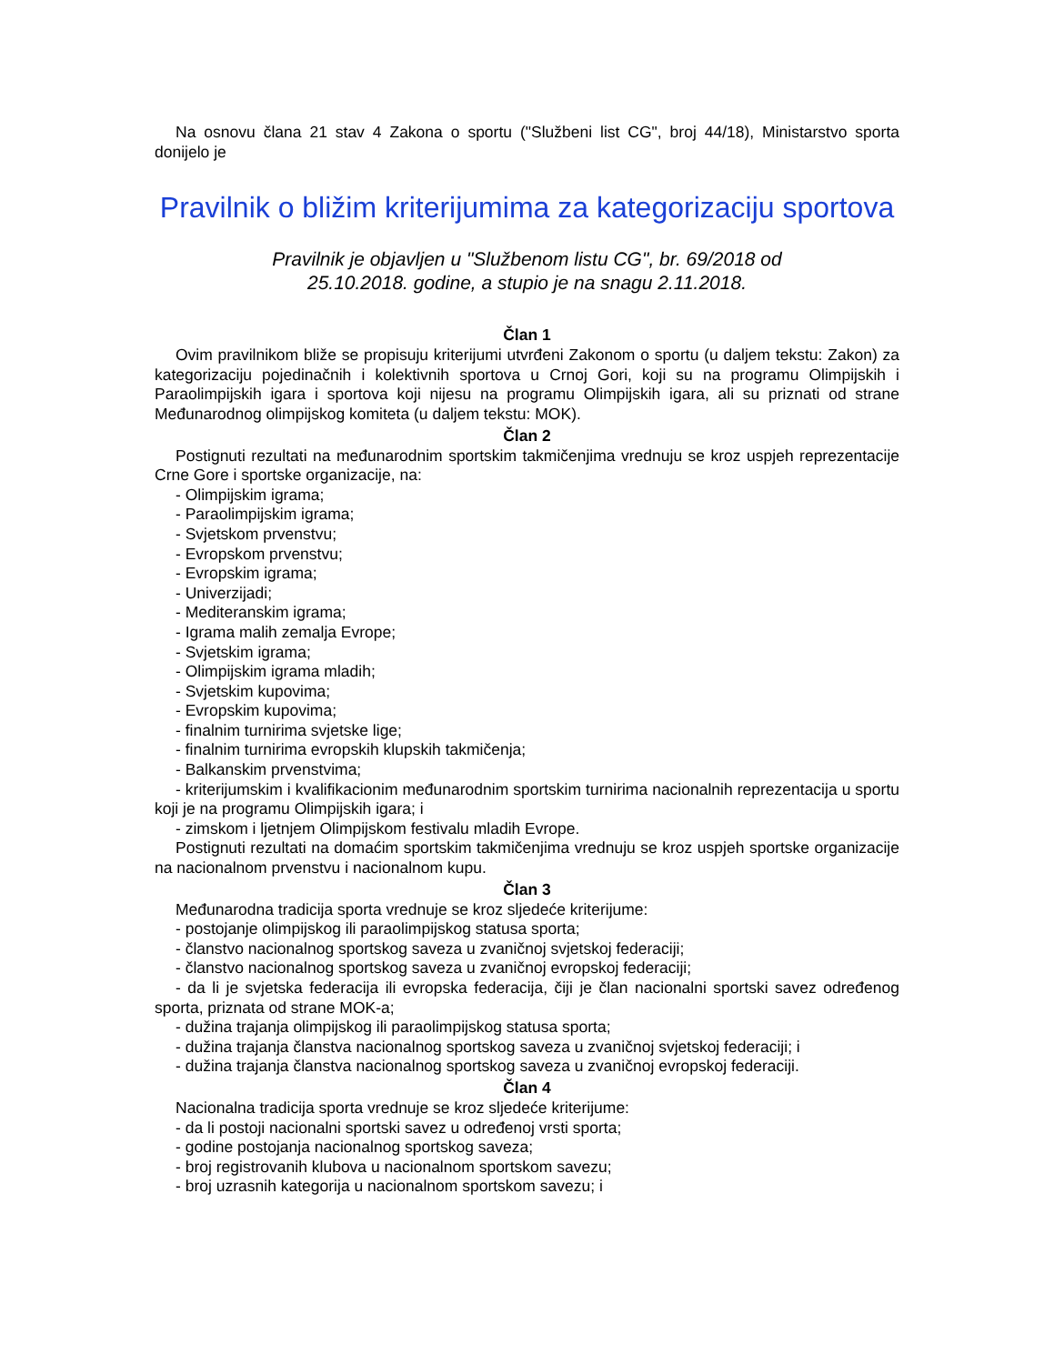Na osnovu člana 21 stav 4 Zakona o sportu ("Službeni list CG", broj 44/18), Ministarstvo sporta donijelo je
Pravilnik o bližim kriterijumima za kategorizaciju sportova
Pravilnik je objavljen u "Službenom listu CG", br. 69/2018 od 25.10.2018. godine, a stupio je na snagu 2.11.2018.
Član 1
Ovim pravilnikom bliže se propisuju kriterijumi utvrđeni Zakonom o sportu (u daljem tekstu: Zakon) za kategorizaciju pojedinačnih i kolektivnih sportova u Crnoj Gori, koji su na programu Olimpijskih i Paraolimpijskih igara i sportova koji nijesu na programu Olimpijskih igara, ali su priznati od strane Međunarodnog olimpijskog komiteta (u daljem tekstu: MOK).
Član 2
Postignuti rezultati na međunarodnim sportskim takmičenjima vrednuju se kroz uspjeh reprezentacije Crne Gore i sportske organizacije, na:
- Olimpijskim igrama;
- Paraolimpijskim igrama;
- Svjetskom prvenstvu;
- Evropskom prvenstvu;
- Evropskim igrama;
- Univerzijadi;
- Mediteranskim igrama;
- Igrama malih zemalja Evrope;
- Svjetskim igrama;
- Olimpijskim igrama mladih;
- Svjetskim kupovima;
- Evropskim kupovima;
- finalnim turnirima svjetske lige;
- finalnim turnirima evropskih klupskih takmičenja;
- Balkanskim prvenstvima;
- kriterijumskim i kvalifikacionim međunarodnim sportskim turnirima nacionalnih reprezentacija u sportu koji je na programu Olimpijskih igara; i
- zimskom i ljetnjem Olimpijskom festivalu mladih Evrope.
Postignuti rezultati na domaćim sportskim takmičenjima vrednuju se kroz uspjeh sportske organizacije na nacionalnom prvenstvu i nacionalnom kupu.
Član 3
Međunarodna tradicija sporta vrednuje se kroz sljedeće kriterijume:
- postojanje olimpijskog ili paraolimpijskog statusa sporta;
- članstvo nacionalnog sportskog saveza u zvaničnoj svjetskoj federaciji;
- članstvo nacionalnog sportskog saveza u zvaničnoj evropskoj federaciji;
- da li je svjetska federacija ili evropska federacija, čiji je član nacionalni sportski savez određenog sporta, priznata od strane MOK-a;
- dužina trajanja olimpijskog ili paraolimpijskog statusa sporta;
- dužina trajanja članstva nacionalnog sportskog saveza u zvaničnoj svjetskoj federaciji; i
- dužina trajanja članstva nacionalnog sportskog saveza u zvaničnoj evropskoj federaciji.
Član 4
Nacionalna tradicija sporta vrednuje se kroz sljedeće kriterijume:
- da li postoji nacionalni sportski savez u određenoj vrsti sporta;
- godine postojanja nacionalnog sportskog saveza;
- broj registrovanih klubova u nacionalnom sportskom savezu;
- broj uzrasnih kategorija u nacionalnom sportskom savezu; i